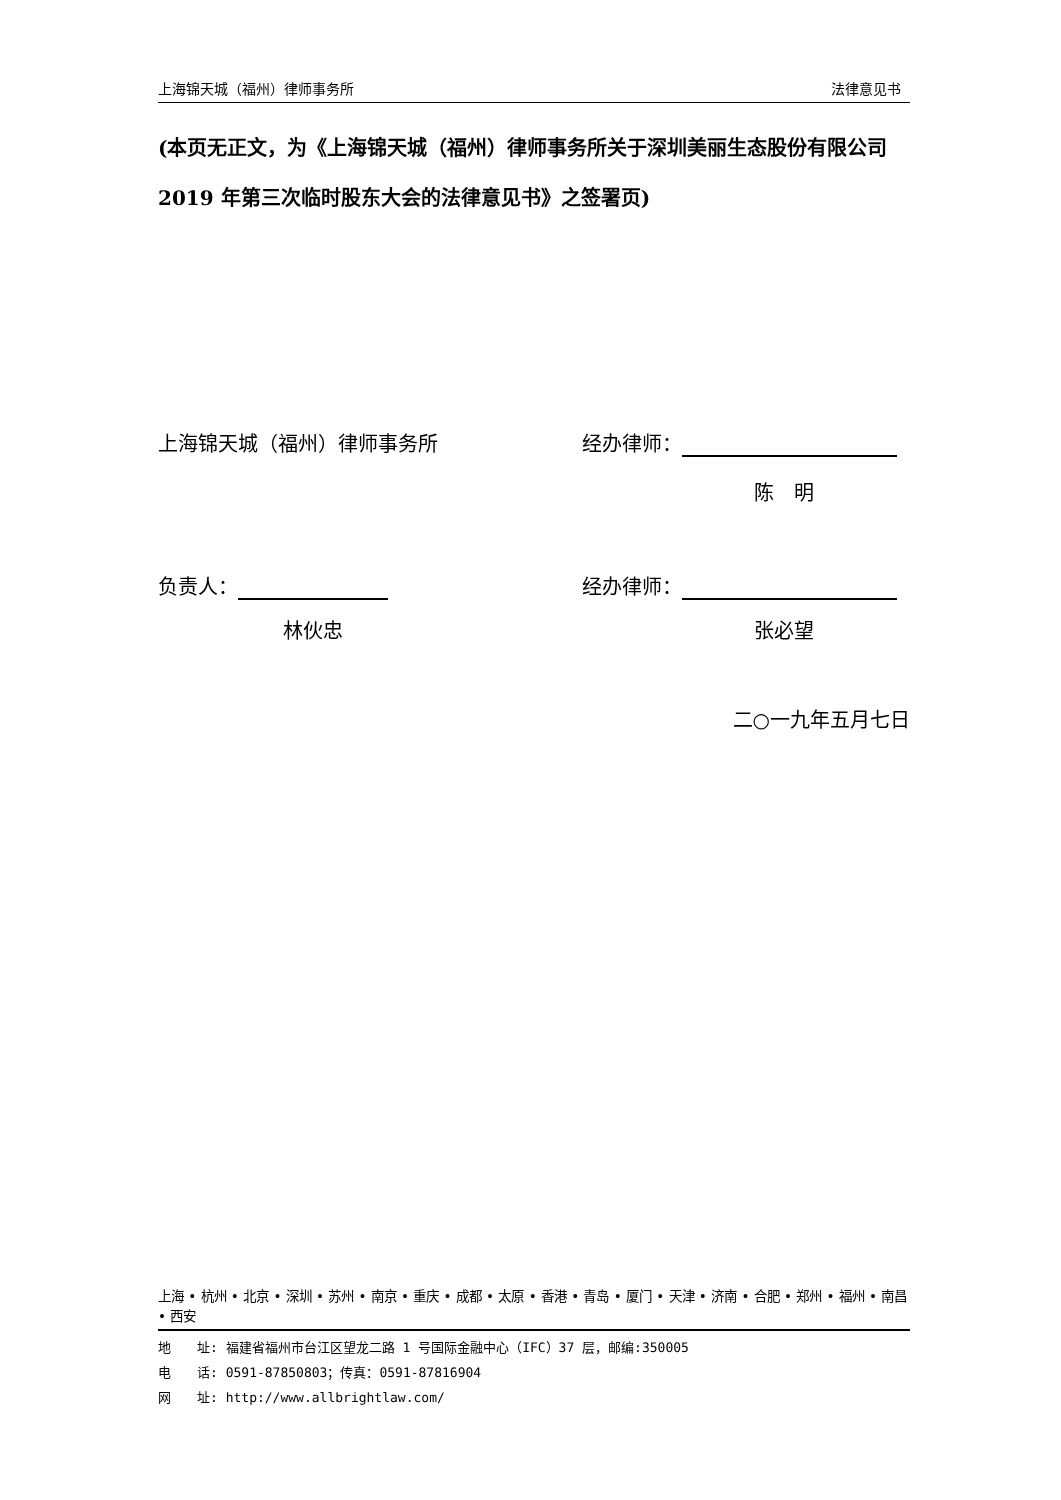上海锦天城（福州）律师事务所 法律意见书
(本页无正文，为《上海锦天城（福州）律师事务所关于深圳美丽生态股份有限公司 2019 年第三次临时股东大会的法律意见书》之签署页)
上海锦天城（福州）律师事务所 经办律师：
陈　明
负责人： 经办律师：
林伙忠 张必望
二○一九年五月七日
上海 • 杭州 • 北京 • 深圳 • 苏州 • 南京 • 重庆 • 成都 • 太原 • 香港 • 青岛 • 厦门 • 天津 • 济南 • 合肥 • 郑州 • 福州 • 南昌 • 西安
地　　址: 福建省福州市台江区望龙二路 1 号国际金融中心（IFC）37 层，邮编:350005
电　　话: 0591-87850803；传真：0591-87816904
网　　址: http://www.allbrightlaw.com/